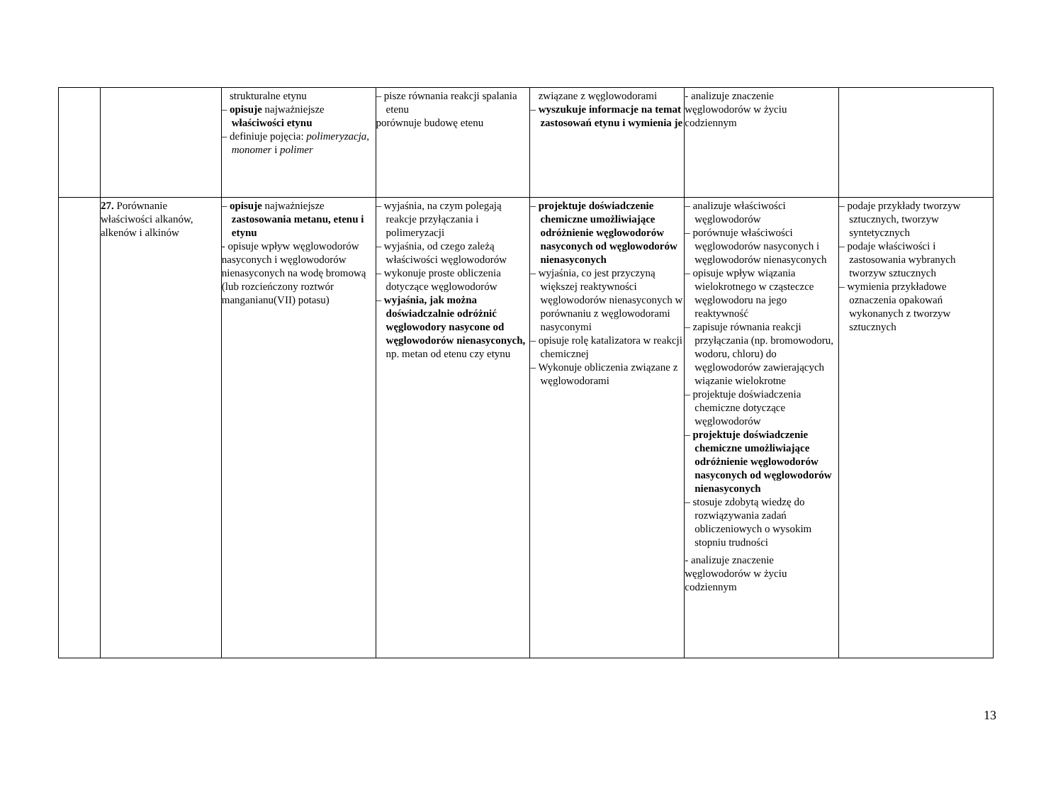| | | strukturalne etynu – opisuje najważniejsze właściwości etynu – definiuje pojęcia: polimeryzacja , monomer i polimer | – pisze równania reakcji spalania etenu porównuje budowę etenu | związane z węglowodorami – wyszukuje informacje na temat zastosowań etynu i wymienia je | - analizuje znaczenie węglowodorów w życiu codziennym | |
| | 27. Porównanie właściwości alkanów, alkenów i alkinów | – opisuje najważniejsze zastosowania metanu, etenu i etynu - opisuje wpływ węglowodorów nasyconych i węglowodorów nienasyconych na wodę bromową (lub rozcieńczony roztwór manganianu(VII) potasu) | – wyjaśnia, na czym polegają reakcje przyłączania i polimeryzacji – wyjaśnia, od czego zależą właściwości węglowodorów – wykonuje proste obliczenia dotyczące węglowodorów – wyjaśnia, jak można doświadczalnie odróżnić węglowodory nasycone od węglowodorów nienasyconych, np. metan od etenu czy etynu | – projektuje doświadczenie chemiczne umożliwiające odróżnienie węglowodorów nasyconych od węglowodorów nienasyconych – wyjaśnia, co jest przyczyną większej reaktywności węglowodorów nienasyconych w porównaniu z węglowodorami nasyconymi – opisuje rolę katalizatora w reakcji chemicznej – Wykonuje obliczenia związane z węglowodorami | – analizuje właściwości węglowodorów – porównuje właściwości węglowodorów nasyconych i węglowodorów nienasyconych – opisuje wpływ wiązania wielokrotnego w cząsteczce węglowodoru na jego reaktywność – zapisuje równania reakcji przyłączania (np. bromowodoru, wodoru, chloru) do węglowodorów zawierających wiązanie wielokrotne – projektuje doświadczenia chemiczne dotyczące węglowodorów – projektuje doświadczenie chemiczne umożliwiające odróżnienie węglowodorów nasyconych od węglowodorów nienasyconych – stosuje zdobytą wiedzę do rozwiązywania zadań obliczeniowych o wysokim stopniu trudności - analizuje znaczenie węglowodorów w życiu codziennym | – podaje przykłady tworzyw sztucznych, tworzyw syntetycznych – podaje właściwości i zastosowania wybranych tworzyw sztucznych – wymienia przykładowe oznaczenia opakowań wykonanych z tworzyw sztucznych |
13